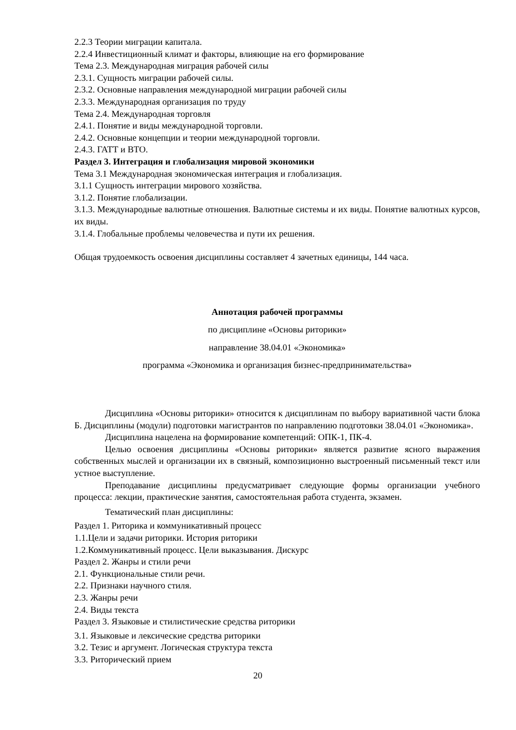2.2.3 Теории миграции капитала.
2.2.4 Инвестиционный климат и факторы, влияющие на его формирование
Тема 2.3. Международная миграция рабочей силы
2.3.1. Сущность миграции рабочей силы.
2.3.2. Основные направления международной миграции рабочей силы
2.3.3. Международная организация по труду
Тема 2.4. Международная торговля
2.4.1. Понятие и виды международной торговли.
2.4.2. Основные концепции и теории международной торговли.
2.4.3. ГАТТ и ВТО.
Раздел 3. Интеграция и глобализация мировой экономики
Тема 3.1 Международная экономическая интеграция и глобализация.
3.1.1 Сущность интеграции мирового хозяйства.
3.1.2. Понятие глобализации.
3.1.3. Международные валютные отношения. Валютные системы и их виды. Понятие валютных курсов, их виды.
3.1.4. Глобальные проблемы человечества и пути их решения.
Общая трудоемкость освоения дисциплины составляет 4 зачетных единицы, 144 часа.
Аннотация рабочей программы
по дисциплине «Основы риторики»
направление 38.04.01 «Экономика»
программа «Экономика и организация бизнес-предпринимательства»
Дисциплина «Основы риторики» относится к дисциплинам по выбору вариативной части блока Б. Дисциплины (модули) подготовки магистрантов по направлению подготовки 38.04.01 «Экономика».
Дисциплина нацелена на формирование компетенций: ОПК-1, ПК-4.
Целью освоения дисциплины «Основы риторики» является развитие ясного выражения собственных мыслей и организации их в связный, композиционно выстроенный письменный текст или устное выступление.
Преподавание дисциплины предусматривает следующие формы организации учебного процесса: лекции, практические занятия, самостоятельная работа студента, экзамен.
Тематический план дисциплины:
Раздел 1. Риторика и коммуникативный процесс
1.1.Цели и задачи риторики. История риторики
1.2.Коммуникативный процесс. Цели выказывания. Дискурс
Раздел 2. Жанры и стили речи
2.1. Функциональные стили речи.
2.2. Признаки научного стиля.
2.3. Жанры речи
2.4. Виды текста
Раздел 3. Языковые и стилистические средства риторики
3.1. Языковые и лексические средства риторики
3.2. Тезис и аргумент. Логическая структура текста
3.3. Риторический прием
20